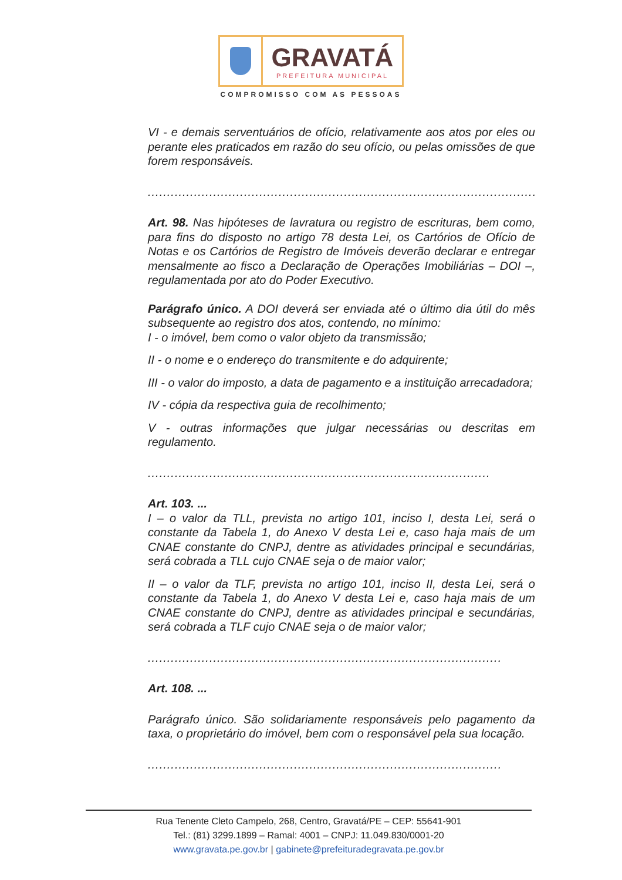GRAVATÁ
PREFEITURA MUNICIPAL
COMPROMISSO COM AS PESSOAS
VI - e demais serventuários de ofício, relativamente aos atos por eles ou perante eles praticados em razão do seu ofício, ou pelas omissões de que forem responsáveis.
.........................................................................................................
Art. 98. Nas hipóteses de lavratura ou registro de escrituras, bem como, para fins do disposto no artigo 78 desta Lei, os Cartórios de Ofício de Notas e os Cartórios de Registro de Imóveis deverão declarar e entregar mensalmente ao fisco a Declaração de Operações Imobiliárias – DOI –, regulamentada por ato do Poder Executivo.
Parágrafo único. A DOI deverá ser enviada até o último dia útil do mês subsequente ao registro dos atos, contendo, no mínimo:
I - o imóvel, bem como o valor objeto da transmissão;
II - o nome e o endereço do transmitente e do adquirente;
III - o valor do imposto, a data de pagamento e a instituição arrecadadora;
IV - cópia da respectiva guia de recolhimento;
V - outras informações que julgar necessárias ou descritas em regulamento.
.........................................................................................
Art. 103. ...
I – o valor da TLL, prevista no artigo 101, inciso I, desta Lei, será o constante da Tabela 1, do Anexo V desta Lei e, caso haja mais de um CNAE constante do CNPJ, dentre as atividades principal e secundárias, será cobrada a TLL cujo CNAE seja o de maior valor;
II – o valor da TLF, prevista no artigo 101, inciso II, desta Lei, será o constante da Tabela 1, do Anexo V desta Lei e, caso haja mais de um CNAE constante do CNPJ, dentre as atividades principal e secundárias, será cobrada a TLF cujo CNAE seja o de maior valor;
............................................................................................
Art. 108. ...
Parágrafo único. São solidariamente responsáveis pelo pagamento da taxa, o proprietário do imóvel, bem com o responsável pela sua locação.
............................................................................................
Rua Tenente Cleto Campelo, 268, Centro, Gravatá/PE – CEP: 55641-901
Tel.: (81) 3299.1899 – Ramal: 4001 – CNPJ: 11.049.830/0001-20
www.gravata.pe.gov.br | gabinete@prefeituradegravata.pe.gov.br